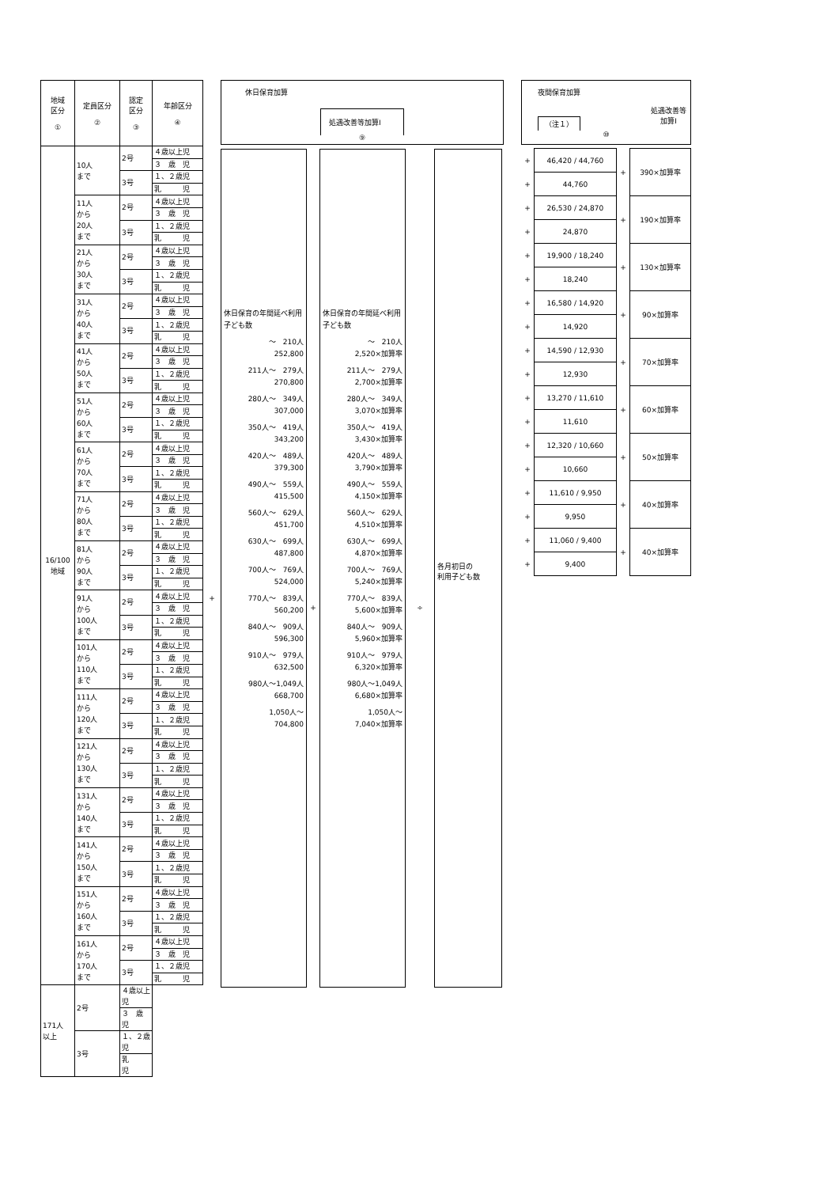| 地域 区分 ① | 定員区分 ② | 認定 区分 ③ | 年齢区分 ④ |
| --- | --- | --- | --- |
| 16/100 地域 | 10人 まで | 2号 | ４歳以上児 |
| | | | ３ 歳 児 |
| | | 3号 | １、２歳児 |
| | | | 乳 児 |
| | 11人 から 20人 まで | 2号 | ４歳以上児 |
| | | | ３ 歳 児 |
| | | 3号 | １、２歳児 |
| | | | 乳 児 |
| | 21人 から 30人 まで | 2号 | ４歳以上児 |
| | | | ３ 歳 児 |
| | | 3号 | １、２歳児 |
| | | | 乳 児 |
| | 31人 から 40人 まで | 2号 | ４歳以上児 |
| | | | ３ 歳 児 |
| | | 3号 | １、２歳児 |
| | | | 乳 児 |
| | 41人 から 50人 まで | 2号 | ４歳以上児 |
| | | | ３ 歳 児 |
| | | 3号 | １、２歳児 |
| | | | 乳 児 |
| | 51人 から 60人 まで | 2号 | ４歳以上児 |
| | | | ３ 歳 児 |
| | | 3号 | １、２歳児 |
| | | | 乳 児 |
| | 61人 から 70人 まで | 2号 | ４歳以上児 |
| | | | ３ 歳 児 |
| | | 3号 | １、２歳児 |
| | | | 乳 児 |
| | 71人 から 80人 まで | 2号 | ４歳以上児 |
| | | | ３ 歳 児 |
| | | 3号 | １、２歳児 |
| | | | 乳 児 |
| | 81人 から 90人 まで | 2号 | ４歳以上児 |
| | | | ３ 歳 児 |
| | | 3号 | １、２歳児 |
| | | | 乳 児 |
| | 91人 から 100人 まで | 2号 | ４歳以上児 |
| | | | ３ 歳 児 |
| | | 3号 | １、２歳児 |
| | | | 乳 児 |
| | 101人 から 110人 まで | 2号 | ４歳以上児 |
| | | | ３ 歳 児 |
| | | 3号 | １、２歳児 |
| | | | 乳 児 |
| | 111人 から 120人 まで | 2号 | ４歳以上児 |
| | | | ３ 歳 児 |
| | | 3号 | １、２歳児 |
| | | | 乳 児 |
| | 121人 から 130人 まで | 2号 | ４歳以上児 |
| | | | ３ 歳 児 |
| | | 3号 | １、２歳児 |
| | | | 乳 児 |
| | 131人 から 140人 まで | 2号 | ４歳以上児 |
| | | | ３ 歳 児 |
| | | 3号 | １、２歳児 |
| | | | 乳 児 |
| | 141人 から 150人 まで | 2号 | ４歳以上児 |
| | | | ３ 歳 児 |
| | | 3号 | １、２歳児 |
| | | | 乳 児 |
| | 151人 から 160人 まで | 2号 | ４歳以上児 |
| | | | ３ 歳 児 |
| | | 3号 | １、２歳児 |
| | | | 乳 児 |
| | 161人 から 170人 まで | 2号 | ４歳以上児 |
| | | | ３ 歳 児 |
| | | 3号 | １、２歳児 |
| | | | 乳 児 |
| 171人 以上 | 2号 | ４歳以上児 | |
| | | ３ 歳 児 | |
| | 3号 | １、２歳児 | |
| | | 乳 児 | |
+
休日保育加算
処遇改善等加算Ⅰ
⑨
休日保育の年間延べ利用子ども数
～　210人
252,800
211人～　279人
270,800
280人～　349人
307,000
350人～　419人
343,200
420人～　489人
379,300
490人～　559人
415,500
560人～　629人
451,700
630人～　699人
487,800
700人～　769人
524,000
770人～　839人
560,200
840人～　909人
596,300
910人～　979人
632,500
980人～1,049人
668,700
1,050人～
704,800
+
休日保育の年間延べ利用子ども数
～　210人
2,520×加算率
211人～　279人
2,700×加算率
280人～　349人
3,070×加算率
350人～　419人
3,430×加算率
420人～　489人
3,790×加算率
490人～　559人
4,150×加算率
560人～　629人
4,510×加算率
630人～　699人
4,870×加算率
700人～　769人
5,240×加算率
770人～　839人
5,600×加算率
840人～　909人
5,960×加算率
910人～　979人
6,320×加算率
980人～1,049人
6,680×加算率
1,050人～
7,040×加算率
÷
各月初日の
利用子ども数
夜間保育加算
（注１） 処遇改善等
加算Ⅰ
⑩
| + | 46,420 / 44,760 | + | 390×加算率 |
| + | 44,760 | | |
| + | 26,530 / 24,870 | + | 190×加算率 |
| + | 24,870 | | |
| + | 19,900 / 18,240 | + | 130×加算率 |
| + | 18,240 | | |
| + | 16,580 / 14,920 | + | 90×加算率 |
| + | 14,920 | | |
| + | 14,590 / 12,930 | + | 70×加算率 |
| + | 12,930 | | |
| + | 13,270 / 11,610 | + | 60×加算率 |
| + | 11,610 | | |
| + | 12,320 / 10,660 | + | 50×加算率 |
| + | 10,660 | | |
| + | 11,610 / 9,950 | + | 40×加算率 |
| + | 9,950 | | |
| + | 11,060 / 9,400 | + | 40×加算率 |
| + | 9,400 | | |